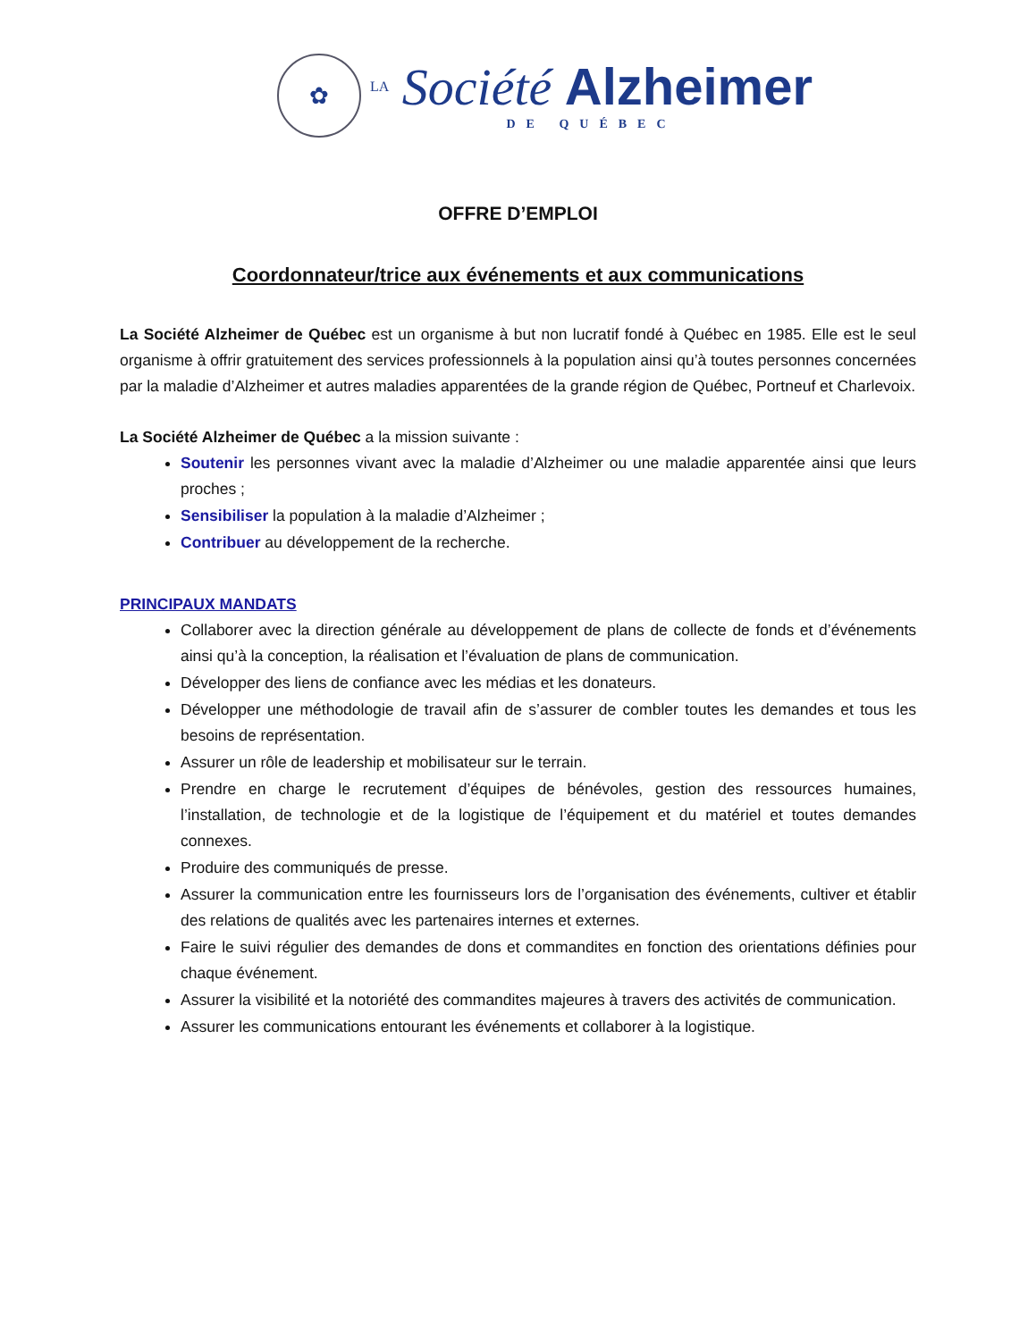✿
LA Société Alzheimer
DE QUÉBEC
OFFRE D’EMPLOI
Coordonnateur/trice aux événements et aux communications
La Société Alzheimer de Québec est un organisme à but non lucratif fondé à Québec en 1985. Elle est le seul organisme à offrir gratuitement des services professionnels à la population ainsi qu’à toutes personnes concernées par la maladie d’Alzheimer et autres maladies apparentées de la grande région de Québec, Portneuf et Charlevoix.
La Société Alzheimer de Québec a la mission suivante :
Soutenir les personnes vivant avec la maladie d’Alzheimer ou une maladie apparentée ainsi que leurs proches ;
Sensibiliser la population à la maladie d’Alzheimer ;
Contribuer au développement de la recherche.
PRINCIPAUX MANDATS
Collaborer avec la direction générale au développement de plans de collecte de fonds et d’événements ainsi qu’à la conception, la réalisation et l’évaluation de plans de communication.
Développer des liens de confiance avec les médias et les donateurs.
Développer une méthodologie de travail afin de s’assurer de combler toutes les demandes et tous les besoins de représentation.
Assurer un rôle de leadership et mobilisateur sur le terrain.
Prendre en charge le recrutement d’équipes de bénévoles, gestion des ressources humaines, l’installation, de technologie et de la logistique de l’équipement et du matériel et toutes demandes connexes.
Produire des communiqués de presse.
Assurer la communication entre les fournisseurs lors de l’organisation des événements, cultiver et établir des relations de qualités avec les partenaires internes et externes.
Faire le suivi régulier des demandes de dons et commandites en fonction des orientations définies pour chaque événement.
Assurer la visibilité et la notoriété des commandites majeures à travers des activités de communication.
Assurer les communications entourant les événements et collaborer à la logistique.